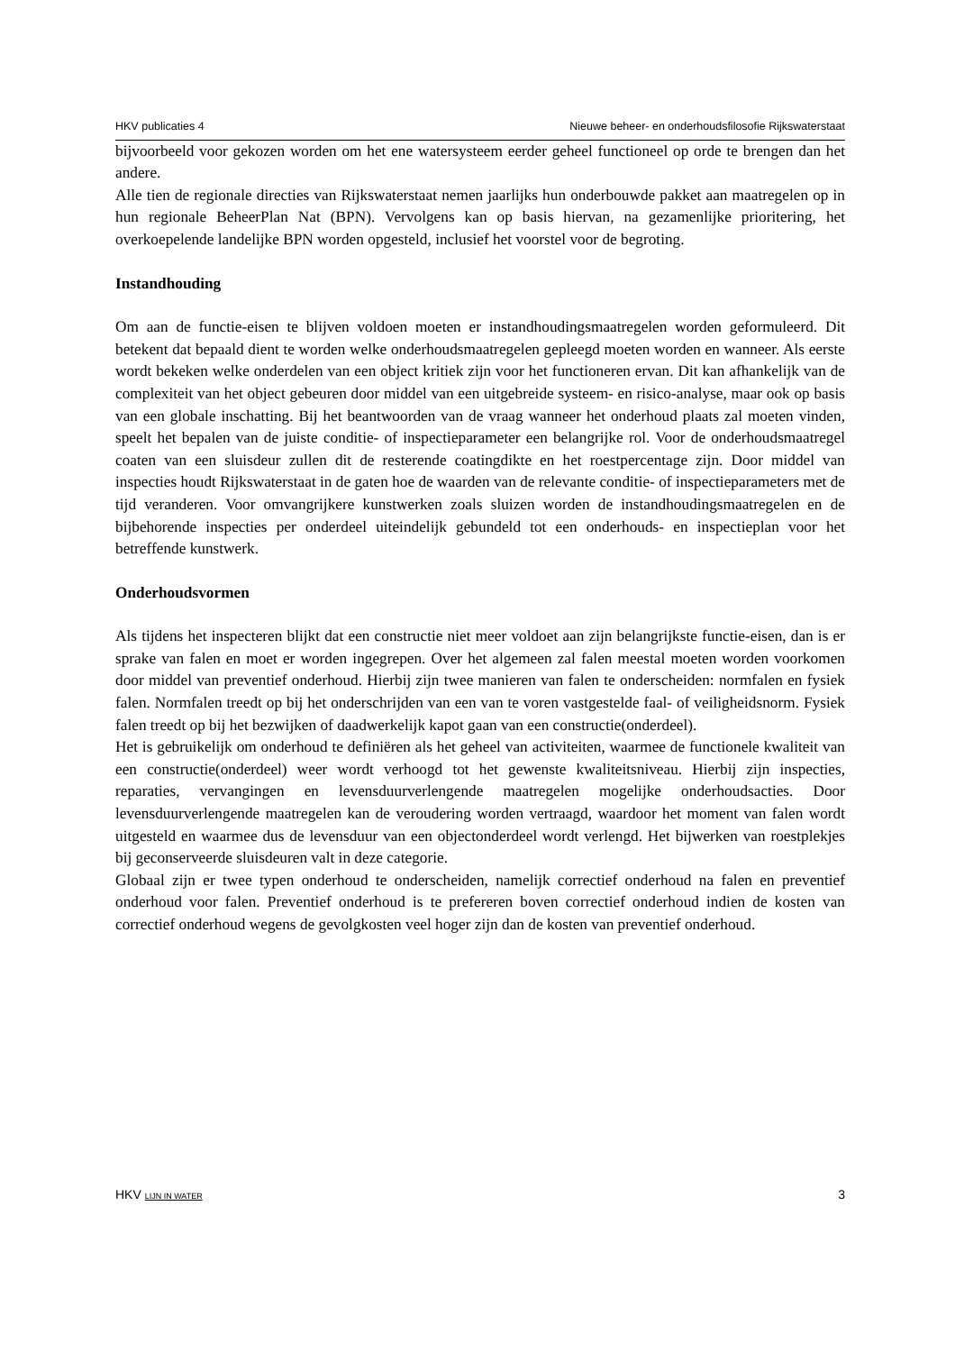HKV publicaties 4 Nieuwe beheer- en onderhoudsfilosofie Rijkswaterstaat
bijvoorbeeld voor gekozen worden om het ene watersysteem eerder geheel functioneel op orde te brengen dan het andere.
Alle tien de regionale directies van Rijkswaterstaat nemen jaarlijks hun onderbouwde pakket aan maatregelen op in hun regionale BeheerPlan Nat (BPN). Vervolgens kan op basis hiervan, na gezamenlijke prioritering, het overkoepelende landelijke BPN worden opgesteld, inclusief het voorstel voor de begroting.
Instandhouding
Om aan de functie-eisen te blijven voldoen moeten er instandhoudingsmaatregelen worden geformuleerd. Dit betekent dat bepaald dient te worden welke onderhoudsmaatregelen gepleegd moeten worden en wanneer. Als eerste wordt bekeken welke onderdelen van een object kritiek zijn voor het functioneren ervan. Dit kan afhankelijk van de complexiteit van het object gebeuren door middel van een uitgebreide systeem- en risico-analyse, maar ook op basis van een globale inschatting. Bij het beantwoorden van de vraag wanneer het onderhoud plaats zal moeten vinden, speelt het bepalen van de juiste conditie- of inspectieparameter een belangrijke rol. Voor de onderhoudsmaatregel coaten van een sluisdeur zullen dit de resterende coatingdikte en het roestpercentage zijn. Door middel van inspecties houdt Rijkswaterstaat in de gaten hoe de waarden van de relevante conditie- of inspectieparameters met de tijd veranderen. Voor omvangrijkere kunstwerken zoals sluizen worden de instandhoudingsmaatregelen en de bijbehorende inspecties per onderdeel uiteindelijk gebundeld tot een onderhouds- en inspectieplan voor het betreffende kunstwerk.
Onderhoudsvormen
Als tijdens het inspecteren blijkt dat een constructie niet meer voldoet aan zijn belangrijkste functie-eisen, dan is er sprake van falen en moet er worden ingegrepen. Over het algemeen zal falen meestal moeten worden voorkomen door middel van preventief onderhoud. Hierbij zijn twee manieren van falen te onderscheiden: normfalen en fysiek falen. Normfalen treedt op bij het onderschrijden van een van te voren vastgestelde faal- of veiligheidsnorm. Fysiek falen treedt op bij het bezwijken of daadwerkelijk kapot gaan van een constructie(onderdeel).
Het is gebruikelijk om onderhoud te definiëren als het geheel van activiteiten, waarmee de functionele kwaliteit van een constructie(onderdeel) weer wordt verhoogd tot het gewenste kwaliteitsniveau. Hierbij zijn inspecties, reparaties, vervangingen en levensduurverlengende maatregelen mogelijke onderhoudsacties. Door levensduurverlengende maatregelen kan de veroudering worden vertraagd, waardoor het moment van falen wordt uitgesteld en waarmee dus de levensduur van een objectonderdeel wordt verlengd. Het bijwerken van roestplekjes bij geconserveerde sluisdeuren valt in deze categorie.
Globaal zijn er twee typen onderhoud te onderscheiden, namelijk correctief onderhoud na falen en preventief onderhoud voor falen. Preventief onderhoud is te prefereren boven correctief onderhoud indien de kosten van correctief onderhoud wegens de gevolgkosten veel hoger zijn dan de kosten van preventief onderhoud.
HKV LIJN IN WATER 3